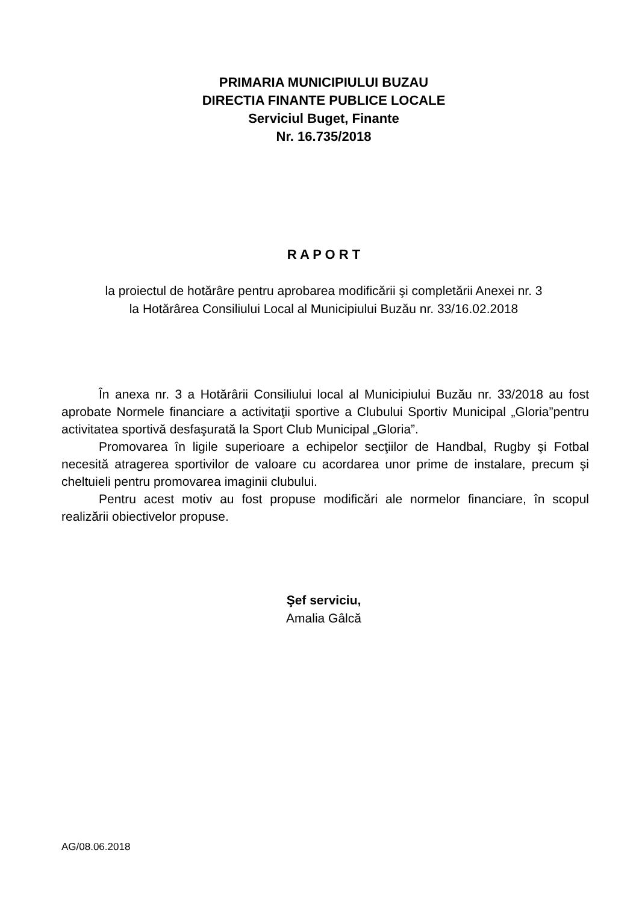PRIMARIA MUNICIPIULUI BUZAU
DIRECTIA FINANTE PUBLICE LOCALE
Serviciul Buget, Finante
Nr. 16.735/2018
R A P O R T
la proiectul de hotărâre pentru aprobarea modificării şi completării Anexei nr. 3
la Hotărârea Consiliului Local al Municipiului Buzău nr. 33/16.02.2018
În anexa nr. 3 a Hotărârii Consiliului local al Municipiului Buzău nr. 33/2018 au fost aprobate Normele financiare a activitaţii sportive a Clubului Sportiv Municipal „Gloria”pentru activitatea sportivă desfaşurată la Sport Club Municipal „Gloria”.
Promovarea în ligile superioare a echipelor secţiilor de Handbal, Rugby şi Fotbal necesită atragerea sportivilor de valoare cu acordarea unor prime de instalare, precum şi cheltuieli pentru promovarea imaginii clubului.
Pentru acest motiv au fost propuse modificări ale normelor financiare, în scopul realizării obiectivelor propuse.
Şef serviciu,
Amalia Gâlcă
AG/08.06.2018